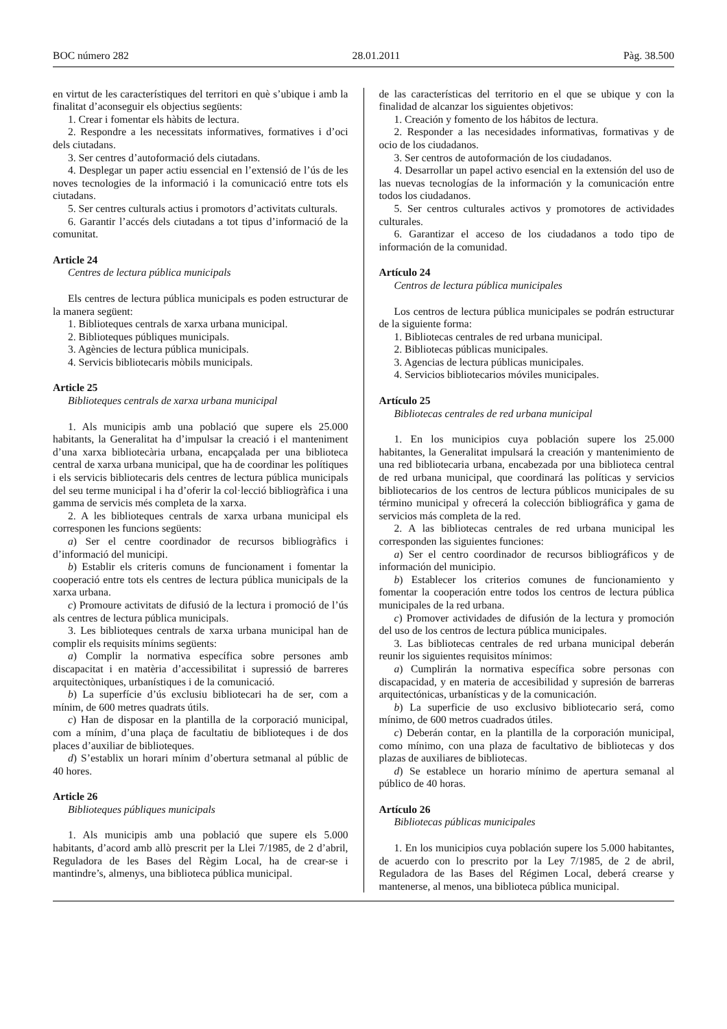BOC número 282 28.01.2011 Pàg. 38.500
en virtut de les característiques del territori en què s’ubique i amb la finalitat d’aconseguir els objectius següents:
1. Crear i fomentar els hàbits de lectura.
2. Respondre a les necessitats informatives, formatives i d’oci dels ciutadans.
3. Ser centres d’autoformació dels ciutadans.
4. Desplegar un paper actiu essencial en l’extensió de l’ús de les noves tecnologies de la informació i la comunicació entre tots els ciutadans.
5. Ser centres culturals actius i promotors d’activitats culturals.
6. Garantir l’accés dels ciutadans a tot tipus d’informació de la comunitat.
Article 24
Centres de lectura pública municipals
Els centres de lectura pública municipals es poden estructurar de la manera següent:
1. Biblioteques centrals de xarxa urbana municipal.
2. Biblioteques públiques municipals.
3. Agències de lectura pública municipals.
4. Servicis bibliotecaris mòbils municipals.
Article 25
Biblioteques centrals de xarxa urbana municipal
1. Als municipis amb una població que supere els 25.000 habitants, la Generalitat ha d’impulsar la creació i el manteniment d’una xarxa bibliotecària urbana, encapçalada per una biblioteca central de xarxa urbana municipal, que ha de coordinar les polítiques i els servicis bibliotecaris dels centres de lectura pública municipals del seu terme municipal i ha d’oferir la col·lecció bibliogràfica i una gamma de servicis més completa de la xarxa.
2. A les biblioteques centrals de xarxa urbana municipal els corresponen les funcions següents:
a) Ser el centre coordinador de recursos bibliogràfics i d’informació del municipi.
b) Establir els criteris comuns de funcionament i fomentar la cooperació entre tots els centres de lectura pública municipals de la xarxa urbana.
c) Promoure activitats de difusió de la lectura i promoció de l’ús als centres de lectura pública municipals.
3. Les biblioteques centrals de xarxa urbana municipal han de complir els requisits mínims següents:
a) Complir la normativa específica sobre persones amb discapacitat i en matèria d’accessibilitat i supressió de barreres arquitectòniques, urbanístiques i de la comunicació.
b) La superfície d’ús exclusiu bibliotecari ha de ser, com a mínim, de 600 metres quadrats útils.
c) Han de disposar en la plantilla de la corporació municipal, com a mínim, d’una plaça de facultatiu de biblioteques i de dos places d’auxiliar de biblioteques.
d) S’establix un horari mínim d’obertura setmanal al públic de 40 hores.
Article 26
Biblioteques públiques municipals
1. Als municipis amb una població que supere els 5.000 habitants, d’acord amb allò prescrit per la Llei 7/1985, de 2 d’abril, Reguladora de les Bases del Règim Local, ha de crear-se i mantindre’s, almenys, una biblioteca pública municipal.
de las características del territorio en el que se ubique y con la finalidad de alcanzar los siguientes objetivos:
1. Creación y fomento de los hábitos de lectura.
2. Responder a las necesidades informativas, formativas y de ocio de los ciudadanos.
3. Ser centros de autoformación de los ciudadanos.
4. Desarrollar un papel activo esencial en la extensión del uso de las nuevas tecnologías de la información y la comunicación entre todos los ciudadanos.
5. Ser centros culturales activos y promotores de actividades culturales.
6. Garantizar el acceso de los ciudadanos a todo tipo de información de la comunidad.
Artículo 24
Centros de lectura pública municipales
Los centros de lectura pública municipales se podrán estructurar de la siguiente forma:
1. Bibliotecas centrales de red urbana municipal.
2. Bibliotecas públicas municipales.
3. Agencias de lectura públicas municipales.
4. Servicios bibliotecarios móviles municipales.
Artículo 25
Bibliotecas centrales de red urbana municipal
1. En los municipios cuya población supere los 25.000 habitantes, la Generalitat impulsará la creación y mantenimiento de una red bibliotecaria urbana, encabezada por una biblioteca central de red urbana municipal, que coordinará las políticas y servicios bibliotecarios de los centros de lectura públicos municipales de su término municipal y ofrecerá la colección bibliográfica y gama de servicios más completa de la red.
2. A las bibliotecas centrales de red urbana municipal les corresponden las siguientes funciones:
a) Ser el centro coordinador de recursos bibliográficos y de información del municipio.
b) Establecer los criterios comunes de funcionamiento y fomentar la cooperación entre todos los centros de lectura pública municipales de la red urbana.
c) Promover actividades de difusión de la lectura y promoción del uso de los centros de lectura pública municipales.
3. Las bibliotecas centrales de red urbana municipal deberán reunir los siguientes requisitos mínimos:
a) Cumplirán la normativa específica sobre personas con discapacidad, y en materia de accesibilidad y supresión de barreras arquitectónicas, urbanísticas y de la comunicación.
b) La superficie de uso exclusivo bibliotecario será, como mínimo, de 600 metros cuadrados útiles.
c) Deberán contar, en la plantilla de la corporación municipal, como mínimo, con una plaza de facultativo de bibliotecas y dos plazas de auxiliares de bibliotecas.
d) Se establece un horario mínimo de apertura semanal al público de 40 horas.
Artículo 26
Bibliotecas públicas municipales
1. En los municipios cuya población supere los 5.000 habitantes, de acuerdo con lo prescrito por la Ley 7/1985, de 2 de abril, Reguladora de las Bases del Régimen Local, deberá crearse y mantenerse, al menos, una biblioteca pública municipal.